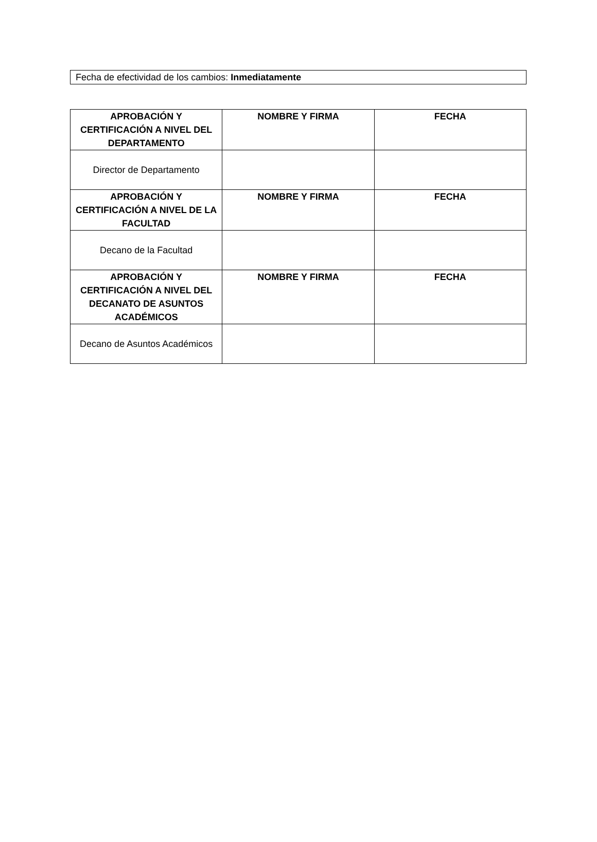Fecha de efectividad de los cambios: Inmediatamente
| APROBACIÓN Y CERTIFICACIÓN A NIVEL DEL DEPARTAMENTO | NOMBRE Y FIRMA | FECHA |
| --- | --- | --- |
| Director de Departamento | | |
| APROBACIÓN Y CERTIFICACIÓN A NIVEL DE LA FACULTAD | NOMBRE Y FIRMA | FECHA |
| Decano de la Facultad | | |
| APROBACIÓN Y CERTIFICACIÓN A NIVEL DEL DECANATO DE ASUNTOS ACADÉMICOS | NOMBRE Y FIRMA | FECHA |
| Decano de Asuntos Académicos | | |